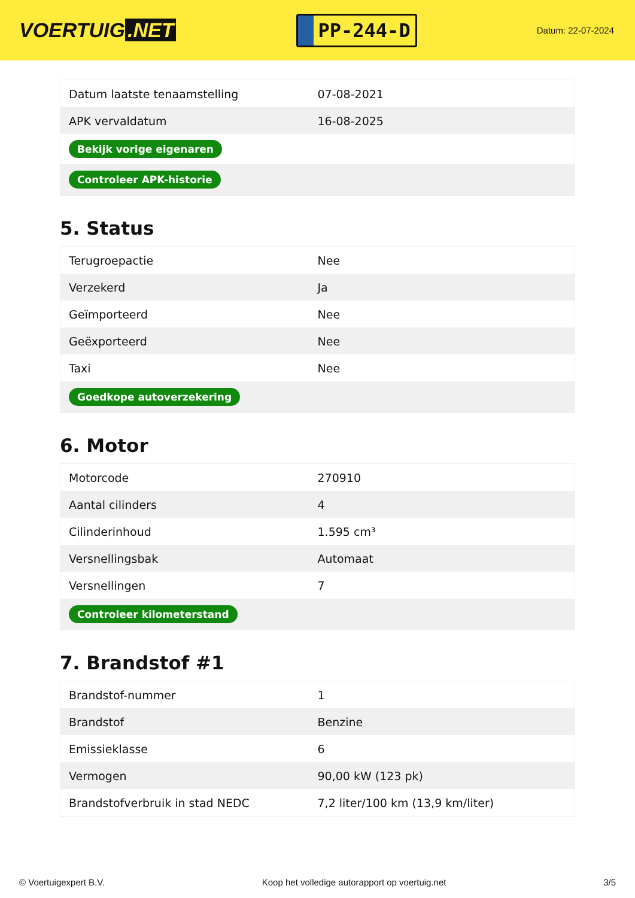VOERTUIG.NET
PP-244-D
Datum: 22-07-2024
| Datum laatste tenaamstelling | 07-08-2021 |
| APK vervaldatum | 16-08-2025 |
| Bekijk vorige eigenaren | |
| Controleer APK-historie | |
5. Status
| Terugroepactie | Nee |
| Verzekerd | Ja |
| Geïmporteerd | Nee |
| Geëxporteerd | Nee |
| Taxi | Nee |
| Goedkope autoverzekering | |
6. Motor
| Motorcode | 270910 |
| Aantal cilinders | 4 |
| Cilinderinhoud | 1.595 cm³ |
| Versnellingsbak | Automaat |
| Versnellingen | 7 |
| Controleer kilometerstand | |
7. Brandstof #1
| Brandstof-nummer | 1 |
| Brandstof | Benzine |
| Emissieklasse | 6 |
| Vermogen | 90,00 kW (123 pk) |
| Brandstofverbruik in stad NEDC | 7,2 liter/100 km (13,9 km/liter) |
© Voertuigexpert B.V. Koop het volledige autorapport op voertuig.net 3/5